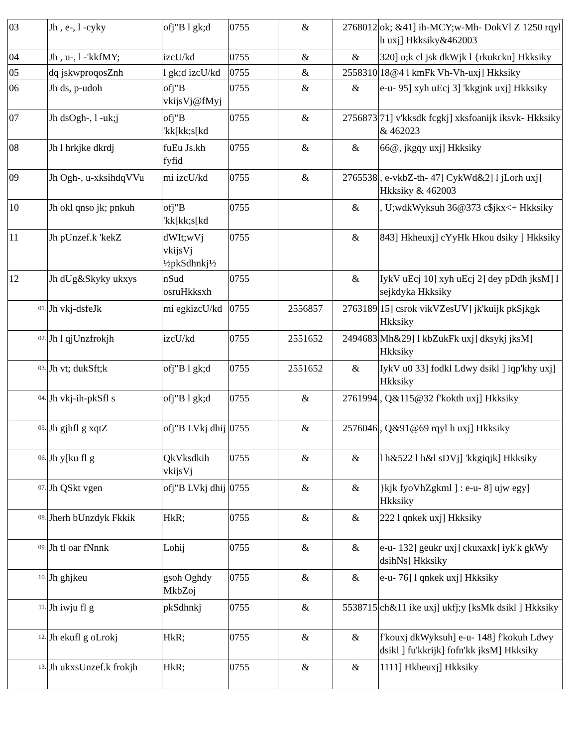| 03 | Jh , e-, l -cyky | ofj"B l gk;d | 0755 | & | 2768012 | ok; &41] ih-MCY;w-Mh- DokVl Z 1250 rqyl h uxj] Hkksiky&462003 |
| 04 | Jh , u-, l -'kkfMY; | izcU/kd | 0755 | & | & | 320] u;k cl jsk dkWjk l {rkukckn] Hkksiky |
| 05 | dq jskwproqosZnh | l gk;d izcU/kd | 0755 | & | 2558310 | 18@4 l kmFk Vh-Vh-uxj] Hkksiky |
| 06 | Jh ds, p-udoh | ofj"B vkijsVj@fMyj | 0755 | & | & | e-u- 95] xyh uEcj 3] 'kkgjnk uxj] Hkksiky |
| 07 | Jh dsOgh-, l -uk;j | ofj"B 'kk[kk;s[kd | 0755 | & | 2756873 | 71] v'kksdk fcgkj] xksfoanijk iksvk- Hkksiky & 462023 |
| 08 | Jh l hrkjke dkrdj | fuEu Js.kh fyfid | 0755 | & | & | 66@, jkgqy uxj] Hkksiky |
| 09 | Jh Ogh-, u-xksihdqVVu | mi izcU/kd | 0755 | & | 2765538 | , e-vkbZ-th- 47] CykWd&2] l jLorh uxj] Hkksiky & 462003 |
| 10 | Jh okl qnso jk; pnkuh | ofj"B 'kk[kk;s[kd | 0755 | | & | , U;wdkWyksuh 36@373 c$jkx<+ Hkksiky |
| 11 | Jh pUnzef.k 'kekZ | dWIt;wVj vkijsVj ½pkSdhnkj½ | 0755 | | & | 843] Hkheuxj] cYyHk Hkou dsiky ] Hkksiky |
| 12 | Jh dUg&Skyky ukxys | nSud osruHkksxh | 0755 | | & | IykV uEcj 10] xyh uEcj 2] dey pDdh jksM] l sejkdyka Hkksiky |
| <sup>01.</sup> | Jh vkj-dsfeJk | mi egkizcU/kd | 0755 | 2556857 | 2763189 | 15] csrok vikVZesUV] jk'kuijk pkSjkgk Hkksiky |
| <sup>02.</sup> | Jh l qjUnzfrokjh | izcU/kd | 0755 | 2551652 | 2494683 | Mh&29] l kbZukFk uxj] dksykj jksM] Hkksiky |
| <sup>03.</sup> | Jh vt; dukSft;k | ofj"B l gk;d | 0755 | 2551652 | & | IykV u0 33] fodkl Ldwy dsikl ] iqp'khy uxj] Hkksiky |
| <sup>04.</sup> | Jh vkj-ih-pkSfl s | ofj"B l gk;d | 0755 | & | 2761994 | , Q&115@32 f'kokth uxj] Hkksiky |
| <sup>05.</sup> | Jh gjhfl g xqtZ | ofj"B LVkj dhij | 0755 | & | 2576046 | , Q&91@69 rqyl h uxj] Hkksiky |
| <sup>06.</sup> | Jh y[ku fl g | QkVksdkih vkijsVj | 0755 | & | & | l h&522 l h&l sDVj] 'kkgiqjk] Hkksiky |
| <sup>07.</sup> | Jh QSkt vgen | ofj"B LVkj dhij | 0755 | & | & | }kjk fyoVhZgkml ] : e-u- 8] ujw egy] Hkksiky |
| <sup>08.</sup> | Jherh bUnzdyk Fkkik | HkR; | 0755 | & | & | 222 l qnkek uxj] Hkksiky |
| <sup>09.</sup> | Jh tl oar fNnnk | Lohij | 0755 | & | & | e-u- 132] geukr uxj] ckuxaxk] iyk'k gkWy dsihNs] Hkksiky |
| <sup>10.</sup> | Jh ghjkeu | gsoh Oghdy MkbZoj | 0755 | & | & | e-u- 76] l qnkek uxj] Hkksiky |
| <sup>11.</sup> | Jh iwju fl g | pkSdhnkj | 0755 | & | 5538715 | ch&11 ike uxj] ukfj;y [ksMk dsikl ] Hkksiky |
| <sup>12.</sup> | Jh ekufl g oLrokj | HkR; | 0755 | & | & | f'kouxj dkWyksuh] e-u- 148] f'kokuh Ldwy dsikl ] fu'kkrijk] fofn'kk jksM] Hkksiky |
| <sup>13.</sup> | Jh ukxsUnzef.k frokjh | HkR; | 0755 | & | & | 1111] Hkheuxj] Hkksiky |